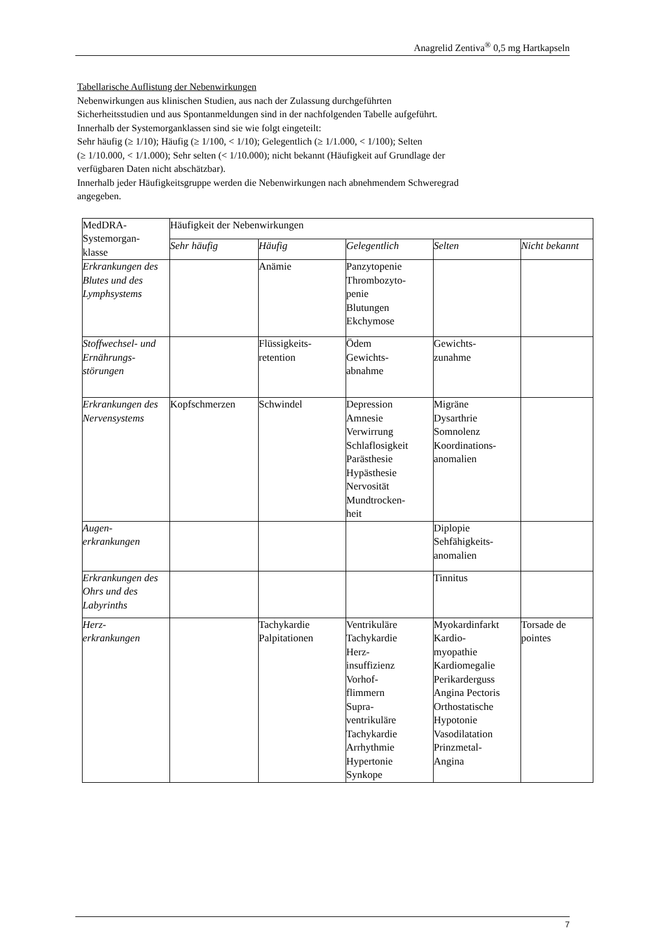Anagrelid Zentiva<sup>®</sup> 0,5 mg Hartkapseln
Tabellarische Auflistung der Nebenwirkungen
Nebenwirkungen aus klinischen Studien, aus nach der Zulassung durchgeführten
Sicherheitsstudien und aus Spontanmeldungen sind in der nachfolgenden Tabelle aufgeführt.
Innerhalb der Systemorganklassen sind sie wie folgt eingeteilt:
Sehr häufig (≥ 1/10); Häufig (≥ 1/100, < 1/10); Gelegentlich (≥ 1/1.000, < 1/100); Selten
(≥ 1/10.000, < 1/1.000); Sehr selten (< 1/10.000); nicht bekannt (Häufigkeit auf Grundlage der
verfügbaren Daten nicht abschätzbar).
Innerhalb jeder Häufigkeitsgruppe werden die Nebenwirkungen nach abnehmendem Schweregrad
angegeben.
| MedDRA- Systemorgan- klasse | Häufigkeit der Nebenwirkungen | | | | |
| | Sehr häufig | Häufig | Gelegentlich | Selten | Nicht bekannt |
| Erkrankungen des Blutes und des Lymphsystems | | Anämie | Panzytopenie Thrombozyto- penie Blutungen Ekchymose | | |
| Stoffwechsel- und Ernährungs-störungen | | Flüssigkeits- retention | Ödem Gewichts- abnahme | Gewichts- zunahme | |
| Erkrankungen des Nervensystems | Kopfschmerzen | Schwindel | Depression Amnesie Verwirrung Schlaflosigkeit Parästhesie Hypästhesie Nervosität Mundtrocken- heit | Migräne Dysarthrie Somnolenz Koordinations- anomalien | |
| Augen- erkrankungen | | | | Diplopie Sehfähigkeits- anomalien | |
| Erkrankungen des Ohrs und des Labyrinths | | | | Tinnitus | |
| Herz- erkrankungen | | Tachykardie Palpitationen | Ventrikuläre Tachykardie Herz- insuffizienz Vorhof- flimmern Supra- ventrikuläre Tachykardie Arrhythmie Hypertonie Synkope | Myokardinfarkt Kardio- myopathie Kardiomegalie Perikarderguss Angina Pectoris Orthostatische Hypotonie Vasodilatation Prinzmetal- Angina | Torsade de pointes |
7